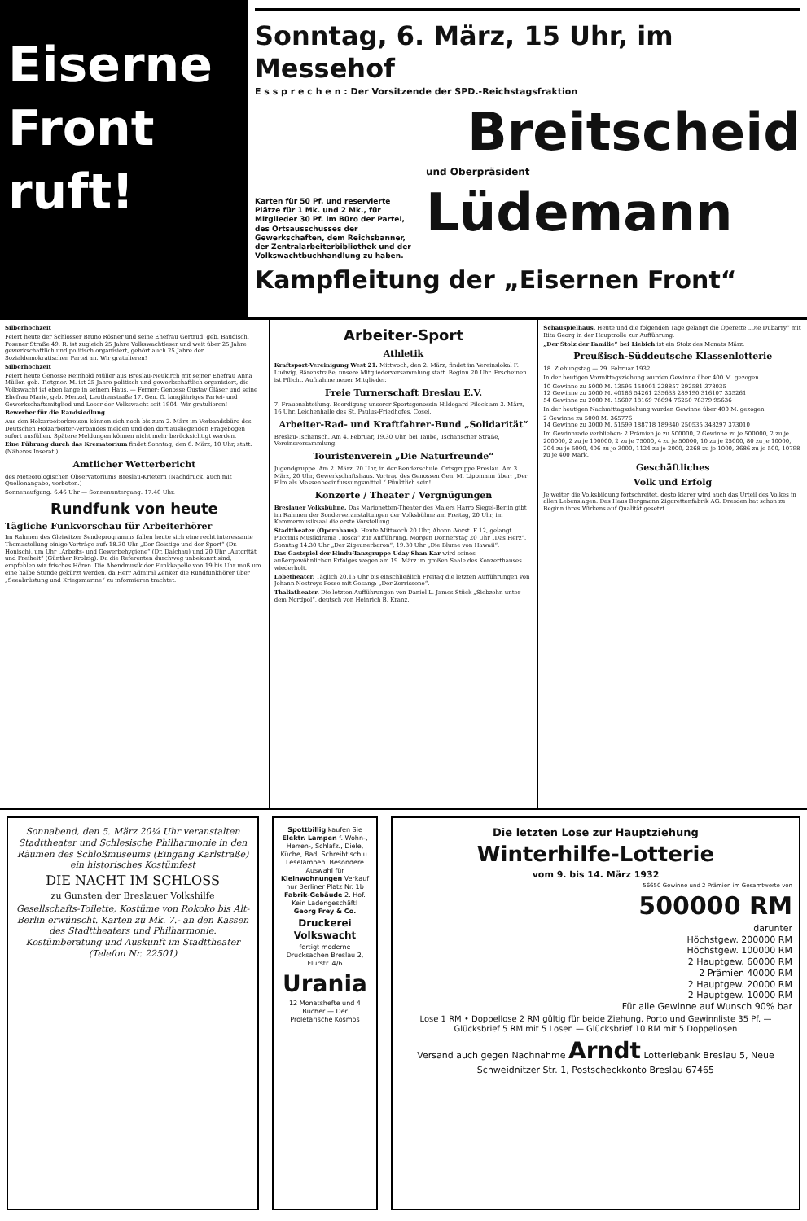Eiserne Front ruft!
Sonntag, 6. März, 15 Uhr, im Messehof
E s s p r e c h e n : Der Vorsitzende der SPD.-Reichstagsfraktion
Breitscheid
Karten für 50 Pf. und reservierte Plätze für 1 Mk. und 2 Mk., für Mitglieder 30 Pf. im Büro der Partei, des Ortsausschusses der Gewerkschaften, dem Reichsbanner, der Zentralarbeiterbibliothek und der Volkswachtbuchhandlung zu haben.
und Oberpräsident
Lüdemann
Kampfleitung der „Eisernen Front“
Silberhochzeit
Feiert heute der Schlosser Bruno Rösner und seine Ehefrau Gertrud, geb. Baudisch, Posener Straße 49. R. ist zugleich 25 Jahre Volkswachtleser und weit über 25 Jahre gewerkschaftlich und politisch organisiert, gehört auch 25 Jahre der Sozialdemokratischen Partei an. Wir gratulieren!
Silberhochzeit
Feiert heute Genosse Reinhold Müller aus Breslau-Neukirch mit seiner Ehefrau Anna Müller, geb. Tietgner. M. ist 25 Jahre politisch und gewerkschaftlich organisiert, die Volkswacht ist eben lange in seinem Haus. — Ferner: Genosse Gustav Gläser und seine Ehefrau Marie, geb. Menzel, Leuthenstraße 17. Gen. G. langjähriges Partei- und Gewerkschaftsmitglied und Leser der Volkswacht seit 1904. Wir gratulieren!
Bewerber für die Randsiedlung
Aus den Holzarbeiterkreisen können sich noch bis zum 2. März im Verbandsbüro des Deutschen Holzarbeiter-Verbandes melden und den dort ausliegenden Fragebogen sofort ausfüllen. Spätere Meldungen können nicht mehr berücksichtigt werden.
Eine Führung durch das Krematorium findet Sonntag, den 6. März, 10 Uhr, statt. (Näheres Inserat.)
Amtlicher Wetterbericht
des Meteorologischen Observatoriums Breslau-Krietern (Nachdruck, auch mit Quellenangabe, verboten.)
Sonnenaufgang: 6.46 Uhr — Sonnenuntergang: 17.40 Uhr.
Rundfunk von heute
Tägliche Funkvorschau für Arbeiterhörer
Im Rahmen des Gleiwitzer Sendeprogramms fallen heute sich eine recht interessante Themastellung einige Vorträge auf: 18.30 Uhr „Der Geistige und der Sport“ (Dr. Honisch), um Uhr „Arbeits- und Gewerbehygiene“ (Dr. Dalchau) und 20 Uhr „Autorität und Freiheit“ (Günther Krolzig). Da die Referenten durchweg unbekannt sind, empfehlen wir frisches Hören. Die Abendmusik der Funkkapelle von 19 bis Uhr muß um eine halbe Stunde gekürzt werden, da Herr Admiral Zenker die Rundfunkhörer über „Seeabrüstung und Kriegsmarine“ zu informieren trachtet.
Arbeiter-Sport
Athletik
Kraftsport-Vereinigung West 21. Mittwoch, den 2. März, findet im Vereinslokal F. Ludwig, Bärenstraße, unsere Mitgliederversammlung statt. Beginn 20 Uhr. Erscheinen ist Pflicht. Aufnahme neuer Mitglieder.
Freie Turnerschaft Breslau E.V.
7. Frauenabteilung. Beerdigung unserer Sportsgenossin Hildegard Pilock am 3. März, 16 Uhr, Leichenhalle des St. Paulus-Friedhofes, Cosel.
Arbeiter-Rad- und Kraftfahrer-Bund „Solidarität“
Breslau-Tschansch. Am 4. Februar, 19.30 Uhr, bei Taube, Tschanscher Straße, Vereinsversammlung.
Touristenverein „Die Naturfreunde“
Jugendgruppe. Am 2. März, 20 Uhr, in der Benderschule. Ortsgruppe Breslau. Am 3. März, 20 Uhr, Gewerkschaftshaus. Vortrag des Genossen Gen. M. Lippmann über: „Der Film als Massenbeeinflussungsmittel.“ Pünktlich sein!
Konzerte / Theater / Vergnügungen
Breslauer Volksbühne. Das Marionetten-Theater des Malers Harro Siegel-Berlin gibt im Rahmen der Sonderveranstaltungen der Volksbühne am Freitag, 20 Uhr, im Kammermusiksaal die erste Vorstellung.
Stadttheater (Opernhaus). Heute Mittwoch 20 Uhr, Abonn.-Vorst. F 12, gelangt Puccinis Musikdrama „Tosca“ zur Aufführung. Morgen Donnerstag 20 Uhr „Das Herz“. Sonntag 14.30 Uhr „Der Zigeunerbaron“, 19.30 Uhr „Die Blume von Hawaii“.
Das Gastspiel der Hindu-Tanzgruppe Uday Shan Kar wird seines außergewöhnlichen Erfolges wegen am 19. März im großen Saale des Konzerthauses wiederholt.
Lobetheater. Täglich 20.15 Uhr bis einschließlich Freitag die letzten Aufführungen von Johann Nestroys Posse mit Gesang: „Der Zerrissene“.
Thaliatheater. Die letzten Aufführungen von Daniel L. James Stück „Siebzehn unter dem Nordpol“, deutsch von Heinrich B. Kranz.
Schauspielhaus. Heute und die folgenden Tage gelangt die Operette „Die Dubarry“ mit Rita Georg in der Hauptrolle zur Aufführung.
„Der Stolz der Familie“ bei Liebich ist ein Stolz des Monats März.
Preußisch-Süddeutsche Klassenlotterie
18. Ziehungstag — 29. Februar 1932
In der heutigen Vormittagsziehung wurden Gewinne über 400 M. gezogen
10 Gewinne zu 5000 M. 13595 158001 228857 292581 378035
12 Gewinne zu 3000 M. 40186 54261 235633 289190 316107 335261
54 Gewinne zu 2000 M. 15607 18169 76694 76250 78379 95636
In der heutigen Nachmittagsziehung wurden Gewinne über 400 M. gezogen
2 Gewinne zu 5000 M. 365776
14 Gewinne zu 3000 M. 51599 188718 189340 250535 348297 373010
Im Gewinnrade verblieben: 2 Prämien je zu 500000, 2 Gewinne zu je 500000, 2 zu je 200000, 2 zu je 100000, 2 zu je 75000, 4 zu je 50000, 10 zu je 25000, 80 zu je 10000, 204 zu je 5000, 406 zu je 3000, 1124 zu je 2000, 2268 zu je 1000, 3686 zu je 500, 10798 zu je 400 Mark.
Geschäftliches
Volk und Erfolg
Je weiter die Volksbildung fortschreitet, desto klarer wird auch das Urteil des Volkes in allen Lebenslagen. Das Haus Bergmann Zigarettenfabrik AG. Dresden hat schon zu Beginn ihres Wirkens auf Qualität gesetzt.
Sonnabend, den 5. März 20¼ Uhr veranstalten Stadttheater und Schlesische Philharmonie in den Räumen des Schloßmuseums (Eingang Karlstraße) ein historisches Kostümfest
DIE NACHT IM SCHLOSS
zu Gunsten der Breslauer Volkshilfe
Gesellschafts-Toilette, Kostüme von Rokoko bis Alt-Berlin erwünscht. Karten zu Mk. 7.- an den Kassen des Stadttheaters und Philharmonie. Kostümberatung und Auskunft im Stadttheater (Telefon Nr. 22501)
Spottbillig kaufen Sie Elektr. Lampen f. Wohn-, Herren-, Schlafz., Diele, Küche, Bad, Schreibtisch u. Leselampen. Besondere Auswahl für Kleinwohnungen Verkauf nur Berliner Platz Nr. 1b Fabrik-Gebäude 2. Hof. Kein Ladengeschäft! Georg Frey & Co.
Druckerei Volkswacht
fertigt moderne Drucksachen Breslau 2, Flurstr. 4/6
Urania
12 Monatshefte und 4 Bücher — Der Proletarische Kosmos
Die letzten Lose zur Hauptziehung
Winterhilfe-Lotterie
vom 9. bis 14. März 1932
56650 Gewinne und 2 Prämien im Gesamtwerte von
500000 RM
darunter
Höchstgew. 200000 RM
Höchstgew. 100000 RM
2 Hauptgew. 60000 RM
2 Prämien 40000 RM
2 Hauptgew. 20000 RM
2 Hauptgew. 10000 RM
Für alle Gewinne auf Wunsch 90% bar
Lose 1 RM • Doppellose 2 RM gültig für beide Ziehung. Porto und Gewinnliste 35 Pf. — Glücksbrief 5 RM mit 5 Losen — Glücksbrief 10 RM mit 5 Doppellosen
Versand auch gegen Nachnahme Arndt Lotteriebank Breslau 5, Neue Schweidnitzer Str. 1, Postscheckkonto Breslau 67465